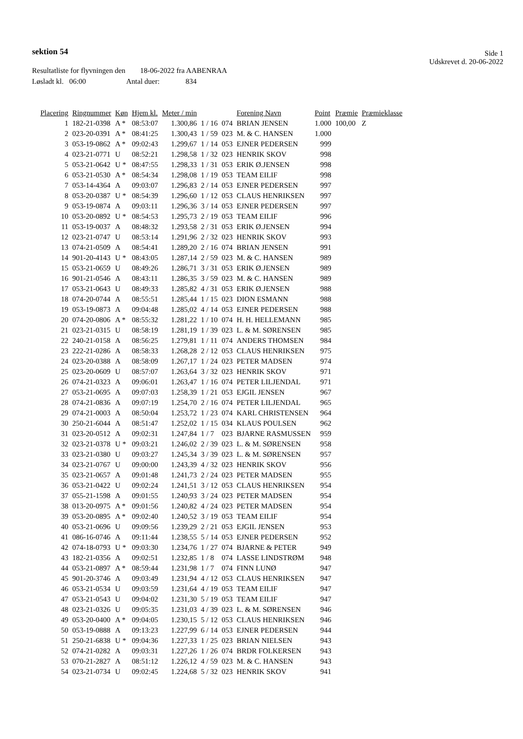sektion 54
Side 1
Udskrevet d. 20-06-2022
Resultatliste for flyvningen den 18-06-2022 fra AABENRAA
Løsladt kl. 06:00 Antal duer: 834
| Placering | Ringnummer | Køn | Hjem kl. | Meter / min | | | Forening Navn | Point | Præmie | Præmieklasse |
| --- | --- | --- | --- | --- | --- | --- | --- | --- | --- | --- |
| 1 | 182-21-0398 | A * | 08:53:07 | 1.300,86 | 1 / 16 | 074 | BRIAN JENSEN | 1.000 | 100,00 | Z |
| 2 | 023-20-0391 | A * | 08:41:25 | 1.300,43 | 1 / 59 | 023 | M. & C. HANSEN | 1.000 | | |
| 3 | 053-19-0862 | A * | 09:02:43 | 1.299,67 | 1 / 14 | 053 | EJNER PEDERSEN | 999 | | |
| 4 | 023-21-0771 | U | 08:52:21 | 1.298,58 | 1 / 32 | 023 | HENRIK SKOV | 998 | | |
| 5 | 053-21-0642 | U * | 08:47:55 | 1.298,33 | 1 / 31 | 053 | ERIK Ø.JENSEN | 998 | | |
| 6 | 053-21-0530 | A * | 08:54:34 | 1.298,08 | 1 / 19 | 053 | TEAM EILIF | 998 | | |
| 7 | 053-14-4364 | A | 09:03:07 | 1.296,83 | 2 / 14 | 053 | EJNER PEDERSEN | 997 | | |
| 8 | 053-20-0387 | U * | 08:54:39 | 1.296,60 | 1 / 12 | 053 | CLAUS HENRIKSEN | 997 | | |
| 9 | 053-19-0874 | A | 09:03:11 | 1.296,36 | 3 / 14 | 053 | EJNER PEDERSEN | 997 | | |
| 10 | 053-20-0892 | U * | 08:54:53 | 1.295,73 | 2 / 19 | 053 | TEAM EILIF | 996 | | |
| 11 | 053-19-0037 | A | 08:48:32 | 1.293,58 | 2 / 31 | 053 | ERIK Ø.JENSEN | 994 | | |
| 12 | 023-21-0747 | U | 08:53:14 | 1.291,96 | 2 / 32 | 023 | HENRIK SKOV | 993 | | |
| 13 | 074-21-0509 | A | 08:54:41 | 1.289,20 | 2 / 16 | 074 | BRIAN JENSEN | 991 | | |
| 14 | 901-20-4143 | U * | 08:43:05 | 1.287,14 | 2 / 59 | 023 | M. & C. HANSEN | 989 | | |
| 15 | 053-21-0659 | U | 08:49:26 | 1.286,71 | 3 / 31 | 053 | ERIK Ø.JENSEN | 989 | | |
| 16 | 901-21-0546 | A | 08:43:11 | 1.286,35 | 3 / 59 | 023 | M. & C. HANSEN | 989 | | |
| 17 | 053-21-0643 | U | 08:49:33 | 1.285,82 | 4 / 31 | 053 | ERIK Ø.JENSEN | 988 | | |
| 18 | 074-20-0744 | A | 08:55:51 | 1.285,44 | 1 / 15 | 023 | DION ESMANN | 988 | | |
| 19 | 053-19-0873 | A | 09:04:48 | 1.285,02 | 4 / 14 | 053 | EJNER PEDERSEN | 988 | | |
| 20 | 074-20-0806 | A * | 08:55:32 | 1.281,22 | 1 / 10 | 074 | H. H. HELLEMANN | 985 | | |
| 21 | 023-21-0315 | U | 08:58:19 | 1.281,19 | 1 / 39 | 023 | L. & M. SØRENSEN | 985 | | |
| 22 | 240-21-0158 | A | 08:56:25 | 1.279,81 | 1 / 11 | 074 | ANDERS THOMSEN | 984 | | |
| 23 | 222-21-0286 | A | 08:58:33 | 1.268,28 | 2 / 12 | 053 | CLAUS HENRIKSEN | 975 | | |
| 24 | 023-20-0388 | A | 08:58:09 | 1.267,17 | 1 / 24 | 023 | PETER MADSEN | 974 | | |
| 25 | 023-20-0609 | U | 08:57:07 | 1.263,64 | 3 / 32 | 023 | HENRIK SKOV | 971 | | |
| 26 | 074-21-0323 | A | 09:06:01 | 1.263,47 | 1 / 16 | 074 | PETER LILJENDAL | 971 | | |
| 27 | 053-21-0695 | A | 09:07:03 | 1.258,39 | 1 / 21 | 053 | EJGIL JENSEN | 967 | | |
| 28 | 074-21-0836 | A | 09:07:19 | 1.254,70 | 2 / 16 | 074 | PETER LILJENDAL | 965 | | |
| 29 | 074-21-0003 | A | 08:50:04 | 1.253,72 | 1 / 23 | 074 | KARL CHRISTENSEN | 964 | | |
| 30 | 250-21-6044 | A | 08:51:47 | 1.252,02 | 1 / 15 | 034 | KLAUS POULSEN | 962 | | |
| 31 | 023-20-0512 | A | 09:02:31 | 1.247,84 | 1 / 7 | 023 | BJARNE RASMUSSEN | 959 | | |
| 32 | 023-21-0378 | U * | 09:03:21 | 1.246,02 | 2 / 39 | 023 | L. & M. SØRENSEN | 958 | | |
| 33 | 023-21-0380 | U | 09:03:27 | 1.245,34 | 3 / 39 | 023 | L. & M. SØRENSEN | 957 | | |
| 34 | 023-21-0767 | U | 09:00:00 | 1.243,39 | 4 / 32 | 023 | HENRIK SKOV | 956 | | |
| 35 | 023-21-0657 | A | 09:01:48 | 1.241,73 | 2 / 24 | 023 | PETER MADSEN | 955 | | |
| 36 | 053-21-0422 | U | 09:02:24 | 1.241,51 | 3 / 12 | 053 | CLAUS HENRIKSEN | 954 | | |
| 37 | 055-21-1598 | A | 09:01:55 | 1.240,93 | 3 / 24 | 023 | PETER MADSEN | 954 | | |
| 38 | 013-20-0975 | A * | 09:01:56 | 1.240,82 | 4 / 24 | 023 | PETER MADSEN | 954 | | |
| 39 | 053-20-0895 | A * | 09:02:40 | 1.240,52 | 3 / 19 | 053 | TEAM EILIF | 954 | | |
| 40 | 053-21-0696 | U | 09:09:56 | 1.239,29 | 2 / 21 | 053 | EJGIL JENSEN | 953 | | |
| 41 | 086-16-0746 | A | 09:11:44 | 1.238,55 | 5 / 14 | 053 | EJNER PEDERSEN | 952 | | |
| 42 | 074-18-0793 | U * | 09:03:30 | 1.234,76 | 1 / 27 | 074 | BJARNE & PETER | 949 | | |
| 43 | 182-21-0356 | A | 09:02:51 | 1.232,85 | 1 / 8 | 074 | LASSE LINDSTRØM | 948 | | |
| 44 | 053-21-0897 | A * | 08:59:44 | 1.231,98 | 1 / 7 | 074 | FINN LUNØ | 947 | | |
| 45 | 901-20-3746 | A | 09:03:49 | 1.231,94 | 4 / 12 | 053 | CLAUS HENRIKSEN | 947 | | |
| 46 | 053-21-0534 | U | 09:03:59 | 1.231,64 | 4 / 19 | 053 | TEAM EILIF | 947 | | |
| 47 | 053-21-0543 | U | 09:04:02 | 1.231,30 | 5 / 19 | 053 | TEAM EILIF | 947 | | |
| 48 | 023-21-0326 | U | 09:05:35 | 1.231,03 | 4 / 39 | 023 | L. & M. SØRENSEN | 946 | | |
| 49 | 053-20-0400 | A * | 09:04:05 | 1.230,15 | 5 / 12 | 053 | CLAUS HENRIKSEN | 946 | | |
| 50 | 053-19-0888 | A | 09:13:23 | 1.227,99 | 6 / 14 | 053 | EJNER PEDERSEN | 944 | | |
| 51 | 250-21-6838 | U * | 09:04:36 | 1.227,33 | 1 / 25 | 023 | BRIAN NIELSEN | 943 | | |
| 52 | 074-21-0282 | A | 09:03:31 | 1.227,26 | 1 / 26 | 074 | BRDR FOLKERSEN | 943 | | |
| 53 | 070-21-2827 | A | 08:51:12 | 1.226,12 | 4 / 59 | 023 | M. & C. HANSEN | 943 | | |
| 54 | 023-21-0734 | U | 09:02:45 | 1.224,68 | 5 / 32 | 023 | HENRIK SKOV | 941 | | |